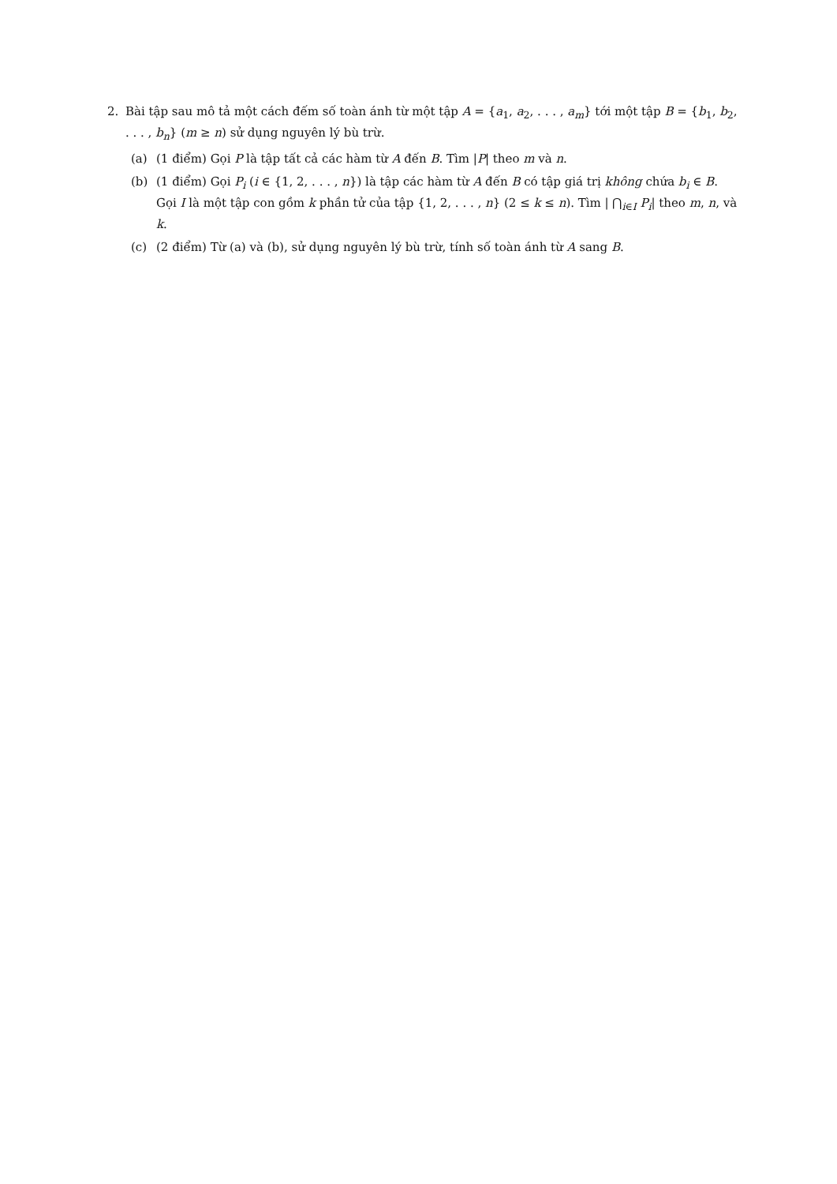2. Bài tập sau mô tả một cách đếm số toàn ánh từ một tập A = {a<sub>1</sub>, a<sub>2</sub>, . . . , a<sub>m</sub>} tới một tập B = {b<sub>1</sub>, b<sub>2</sub>, . . . , b<sub>n</sub>} (m ≥ n) sử dụng nguyên lý bù trừ.
(a) (1 điểm) Gọi P là tập tất cả các hàm từ A đến B. Tìm |P| theo m và n.
(b) (1 điểm) Gọi P<sub>i</sub> (i ∈ {1, 2, . . . , n}) là tập các hàm từ A đến B có tập giá trị không chứa b<sub>i</sub> ∈ B. Gọi I là một tập con gồm k phần tử của tập {1, 2, . . . , n} (2 ≤ k ≤ n). Tìm | ⋂<sub>i∈I</sub> P<sub>i</sub>| theo m, n, và k.
(c) (2 điểm) Từ (a) và (b), sử dụng nguyên lý bù trừ, tính số toàn ánh từ A sang B.